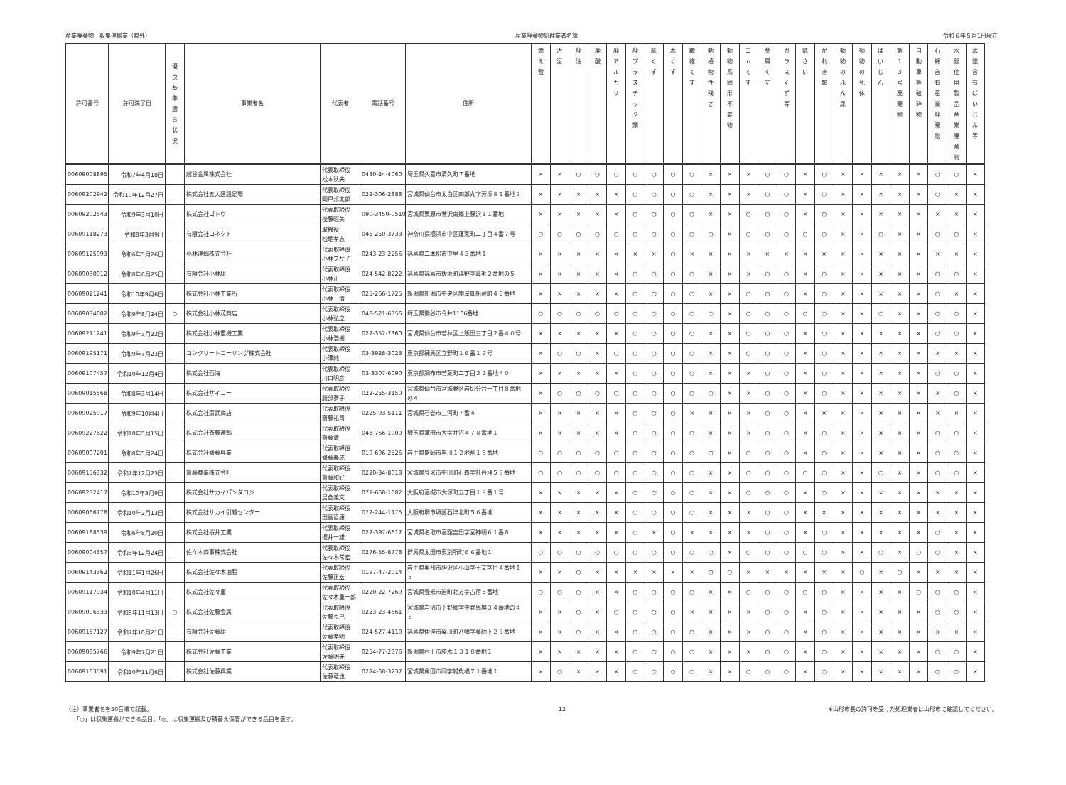産業廃棄物　収集運搬業（県外） 産業廃棄物処理業者名簿 令和６年５月1日現在
| 許可番号 | 許可満了日 | 優 良 基 準 適 合 状 況 | 事業者名 | 代表者 | 電話番号 | 住所 | 燃 え 殻 | 汚 泥 | 廃 油 | 廃 酸 | 廃 ア ル カ リ | 廃 プ ラ ス チ ッ ク 類 | 紙 く ず | 木 く ず | 繊 維 く ず | 動 植 物 性 残 さ | 動 物 系 固 形 不 要 物 | ゴ ム く ず | 金 属 く ず | ガ ラ ス く ず 等 | 鉱 さ い | が れ き 類 | 動 物 の ふ ん 尿 | 動 物 の 死 体 | ば い じ ん | 第 1 3 号 廃 棄 物 | 自 動 車 等 破 砕 物 | 石 綿 含 有 産 業 廃 棄 物 | 水 銀 使 用 製 品 産 業 廃 棄 物 | 水 銀 含 有 ば い じ ん 等 |
| --- | --- | --- | --- | --- | --- | --- | --- | --- | --- | --- | --- | --- | --- | --- | --- | --- | --- | --- | --- | --- | --- | --- | --- | --- | --- | --- | --- | --- | --- | --- |
| 00609008895 | 令和7年4月18日 | | 越谷金属株式会社 | 代表取締役 松本秋夫 | 0480-24-4060 | 埼玉県久喜市清久町７番地 | × | × | ○ | ○ | ○ | ○ | ○ | ○ | ○ | × | × | × | ○ | ○ | × | ○ | × | × | × | × | × | ○ | ○ | × |
| 00609202942 | 令和10年12月27日 | | 株式会社五大建設足場 | 代表取締役 岡戸邦太郎 | 022-306-2888 | 宮城県仙台市太白区四郎丸字芳塚８１番地２ | × | × | × | × | × | ○ | ○ | ○ | ○ | × | × | × | ○ | ○ | × | ○ | × | × | × | × | × | ○ | × | × |
| 00609202543 | 令和9年3月10日 | | 株式会社ゴトウ | 代表取締役 後藤昭美 | 090-3450-0510 | 宮城県栗原市鶯沢南郷上藤沢１１番地 | × | × | × | × | × | ○ | ○ | ○ | ○ | × | × | ○ | ○ | ○ | × | ○ | × | × | × | × | × | × | × | × |
| 00609118273 | 令和8年3月9日 | | 有限会社コネクト | 取締役 松尾孝志 | 045-250-3733 | 神奈川県横浜市中区蓬莱町二丁目４番７号 | ○ | ○ | ○ | ○ | ○ | ○ | ○ | ○ | ○ | ○ | × | ○ | ○ | ○ | ○ | ○ | × | × | ○ | × | × | ○ | ○ | × |
| 00609125993 | 令和6年5月26日 | | 小林運輸株式会社 | 代表取締役 小林フサ子 | 0243-23-2256 | 福島県二本松市中里４３番地１ | × | × | × | × | × | × | × | ○ | × | × | × | × | × | × | × | × | × | × | × | × | × | × | × | × |
| 00609030012 | 令和8年6月25日 | | 有限会社小林組 | 代表取締役 小林正 | 024-542-8222 | 福島県福島市飯坂町湯野字鼻毛２番地の５ | × | × | × | × | × | ○ | ○ | ○ | ○ | × | × | × | ○ | ○ | × | ○ | × | × | × | × | × | ○ | ○ | × |
| 00609021241 | 令和10年9月6日 | | 株式会社小林工業所 | 代表取締役 小林一清 | 025-266-1725 | 新潟県新潟市中央区関屋御船蔵町４６番地 | × | × | × | × | × | ○ | ○ | ○ | ○ | × | × | ○ | ○ | ○ | × | ○ | × | × | × | × | × | ○ | × | × |
| 00609034002 | 令和9年8月24日 | ○ | 株式会社小林茂商店 | 代表取締役 小林弘之 | 048-521-6356 | 埼玉県熊谷市今井1106番地 | ○ | ○ | ○ | ○ | ○ | ○ | ○ | ○ | ○ | ○ | × | ○ | ○ | ○ | ○ | ○ | × | × | ○ | × | × | ○ | ○ | × |
| 00609211241 | 令和9年3月22日 | | 株式会社小林重機工業 | 代表取締役 小林浩樹 | 022-352-7360 | 宮城県仙台市若林区上飯田三丁目２番４０号 | × | × | × | × | × | ○ | ○ | ○ | ○ | × | × | ○ | ○ | ○ | × | ○ | × | × | × | × | × | ○ | ○ | × |
| 00609195171 | 令和9年7月23日 | | コンクリートコーリング株式会社 | 代表取締役 小澤純 | 03-3928-3023 | 東京都練馬区立野町１６番１２号 | × | ○ | ○ | × | ○ | ○ | ○ | ○ | ○ | × | × | ○ | ○ | ○ | × | ○ | × | × | × | × | × | × | × | × |
| 00609107457 | 令和10年12月4日 | | 株式会社西海 | 代表取締役 川口明彦 | 03-3307-6090 | 東京都調布市若葉町二丁目２２番地４０ | × | × | × | × | × | ○ | ○ | ○ | ○ | × | × | × | ○ | ○ | × | ○ | × | × | × | × | × | ○ | ○ | × |
| 00609015568 | 令和8年3月14日 | | 株式会社サイコー | 代表取締役 服部泰子 | 022-255-3150 | 宮城県仙台市宮城野区岩切分台一丁目８番地 の４ | × | ○ | ○ | ○ | ○ | ○ | ○ | ○ | ○ | ○ | × | × | ○ | ○ | × | ○ | × | × | × | × | × | × | ○ | × |
| 00609025917 | 令和9年10月4日 | | 株式会社斎武商店 | 代表取締役 齋藤祐司 | 0225-93-5111 | 宮城県石巻市三河町７番４ | × | × | × | × | × | ○ | ○ | ○ | × | × | × | × | ○ | ○ | × | × | × | × | × | × | × | × | × | × |
| 00609227822 | 令和10年5月15日 | | 株式会社斉藤運輸 | 代表取締役 齋藤清 | 048-766-1000 | 埼玉県蓮田市大字井沼４７８番地１ | × | × | × | × | × | ○ | ○ | ○ | ○ | × | × | × | ○ | ○ | × | ○ | × | × | × | × | × | ○ | ○ | × |
| 00609007201 | 令和8年5月24日 | | 株式会社齊藤興業 | 代表取締役 齊藤義成 | 019-696-2526 | 岩手県盛岡市黒川１２地割１８番地 | ○ | ○ | ○ | ○ | ○ | ○ | ○ | ○ | ○ | ○ | × | ○ | ○ | ○ | × | ○ | × | × | × | × | × | ○ | ○ | × |
| 00609156332 | 令和7年12月23日 | | 齋藤商事株式会社 | 代表取締役 齋藤和好 | 0220-34-8018 | 宮城県登米市中田町石森字牡丹垰５８番地 | ○ | ○ | ○ | ○ | ○ | ○ | ○ | ○ | ○ | × | × | ○ | ○ | ○ | ○ | ○ | × | × | ○ | × | × | ○ | ○ | × |
| 00609232417 | 令和10年3月9日 | | 株式会社サカイパンダロジ | 代表取締役 居倉義文 | 072-668-1082 | 大阪府高槻市大塚町五丁目１９番１号 | × | × | × | × | × | ○ | ○ | ○ | ○ | × | × | ○ | ○ | ○ | × | ○ | × | × | × | × | × | × | × | × |
| 00609066778 | 令和10年2月13日 | | 株式会社サカイ引越センター | 代表取締役 田島哲康 | 072-244-1175 | 大阪府堺市堺区石津北町５６番地 | × | × | × | × | × | ○ | ○ | ○ | ○ | × | × | × | ○ | ○ | × | × | × | × | × | × | × | × | × | × |
| 00609188539 | 令和6年8月20日 | | 株式会社桜井工業 | 代表取締役 櫻井一雄 | 022-397-6617 | 宮城県名取市高舘吉田字宮神明６１番８ | × | × | × | × | × | ○ | × | ○ | × | × | × | × | ○ | ○ | × | ○ | × | × | × | × | × | ○ | × | × |
| 00609004357 | 令和8年12月24日 | | 佐々木商事株式会社 | 代表取締役 佐々木常宏 | 0276-55-8778 | 群馬県太田市東別所町６６番地１ | ○ | ○ | ○ | ○ | ○ | ○ | ○ | ○ | ○ | ○ | × | ○ | ○ | ○ | ○ | ○ | × | × | ○ | × | ○ | ○ | × | × |
| 00609143362 | 令和11年1月26日 | | 株式会社佐々木油脂 | 代表取締役 佐藤正宏 | 0197-47-2014 | 岩手県奥州市胆沢区小山字十文字目４番地１ ５ | × | × | ○ | × | × | × | × | × | × | ○ | ○ | × | × | × | × | × | × | ○ | × | ○ | × | × | × | × |
| 00609117934 | 令和10年4月11日 | | 株式会社佐々重 | 代表取締役 佐々木重一郎 | 0220-22-7269 | 宮城県登米市迫町北方字古宿５番地 | ○ | ○ | ○ | × | × | ○ | ○ | ○ | ○ | × | × | ○ | ○ | ○ | ○ | ○ | × | × | × | × | ○ | ○ | ○ | × |
| 00609006333 | 令和9年11月13日 | ○ | 株式会社佐藤金属 | 代表取締役 佐藤克己 | 0223-23-4661 | 宮城県岩沼市下野郷字中野馬場３４番地の４ ８ | × | × | ○ | × | ○ | ○ | ○ | ○ | × | × | × | × | ○ | ○ | × | ○ | × | × | × | × | × | ○ | ○ | × |
| 00609157127 | 令和7年10月21日 | | 有限会社佐藤組 | 代表取締役 佐藤孝明 | 024-577-4119 | 福島県伊達市梁川町八幡字薬師下２９番地 | × | × | ○ | × | × | ○ | ○ | ○ | ○ | × | × | × | ○ | ○ | × | ○ | × | × | × | × | × | × | × | × |
| 00609085766 | 令和9年7月21日 | | 株式会社佐藤工業 | 代表取締役 佐藤明夫 | 0254-77-2376 | 新潟県村上市勝木１３１８番地１ | × | × | × | × | × | ○ | ○ | ○ | ○ | × | × | × | ○ | ○ | × | ○ | × | × | × | × | × | ○ | ○ | × |
| 00609163591 | 令和10年11月6日 | | 株式会社佐藤興業 | 代表取締役 佐藤竜也 | 0224-68-3237 | 宮城県角田市岡字雑魚橋７１番地１ | × | ○ | × | × | × | ○ | ○ | ○ | ○ | × | × | ○ | ○ | ○ | × | ○ | × | × | × | × | × | ○ | ○ | × |
（注）事業者名を50音順で記載。
　　「○」は収集運搬ができる品目、「◎」は収集運搬及び積替え保管ができる品目を表す。
12 ※山形市長の許可を受けた処理業者は山形市に確認してください。